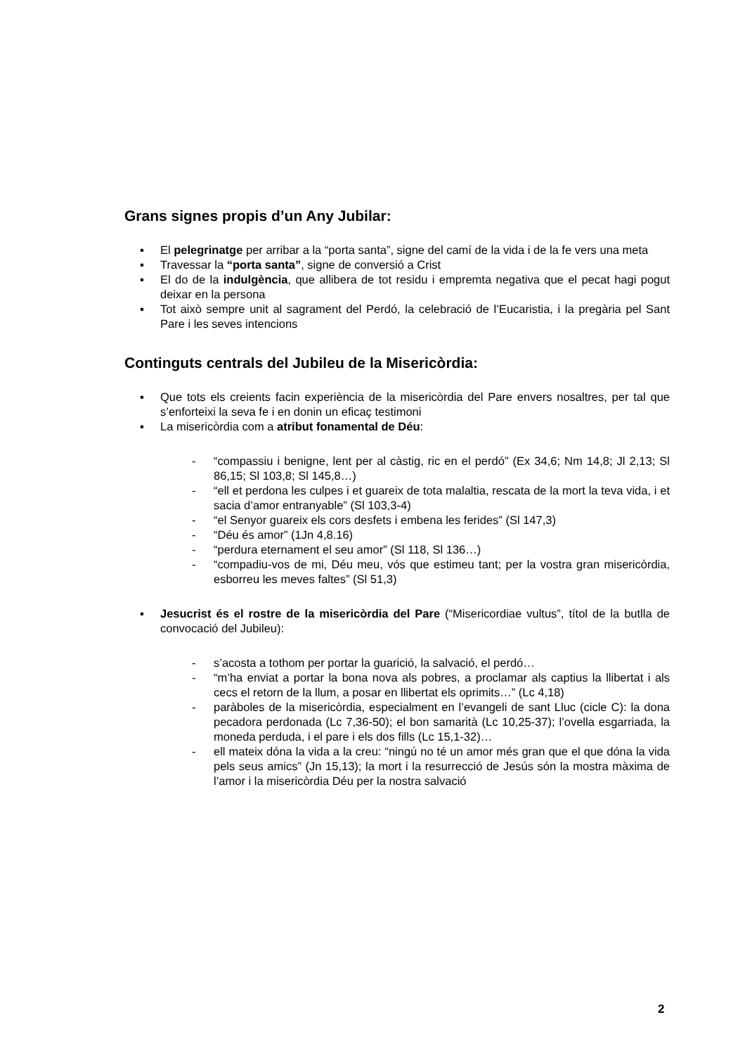Grans signes propis d’un Any Jubilar:
▪ El pelegrinatge per arribar a la “porta santa”, signe del camí de la vida i de la fe vers una meta
▪ Travessar la “porta santa”, signe de conversió a Crist
▪ El do de la indulgència, que allibera de tot residu i empremta negativa que el pecat hagi pogut deixar en la persona
▪ Tot això sempre unit al sagrament del Perdó, la celebració de l’Eucaristia, i la pregària pel Sant Pare i les seves intencions
Continguts centrals del Jubileu de la Misericòrdia:
▪ Que tots els creients facin experiència de la misericòrdia del Pare envers nosaltres, per tal que s’enforteixi la seva fe i en donin un eficaç testimoni
▪ La misericòrdia com a atribut fonamental de Déu:
- “compassiu i benigne, lent per al càstig, ric en el perdó” (Ex 34,6; Nm 14,8; Jl 2,13; Sl 86,15; Sl 103,8; Sl 145,8…)
- “ell et perdona les culpes i et guareix de tota malaltia, rescata de la mort la teva vida, i et sacia d’amor entranyable” (Sl 103,3-4)
- “el Senyor guareix els cors desfets i embena les ferides” (Sl 147,3)
- “Déu és amor” (1Jn 4,8.16)
- “perdura eternament el seu amor” (Sl 118, Sl 136…)
- “compadiu-vos de mi, Déu meu, vós que estimeu tant; per la vostra gran misericòrdia, esborreu les meves faltes” (Sl 51,3)
▪ Jesucrist és el rostre de la misericòrdia del Pare (“Misericordiae vultus”, títol de la butlla de convocació del Jubileu):
- s’acosta a tothom per portar la guarició, la salvació, el perdó…
- “m’ha enviat a portar la bona nova als pobres, a proclamar als captius la llibertat i als cecs el retorn de la llum, a posar en llibertat els oprimits…” (Lc 4,18)
- paràboles de la misericòrdia, especialment en l’evangeli de sant Lluc (cicle C): la dona pecadora perdonada (Lc 7,36-50); el bon samarità (Lc 10,25-37); l’ovella esgarriada, la moneda perduda, i el pare i els dos fills (Lc 15,1-32)…
- ell mateix dóna la vida a la creu: “ningú no té un amor més gran que el que dóna la vida pels seus amics” (Jn 15,13); la mort i la resurrecció de Jesús són la mostra màxima de l’amor i la misericòrdia Déu per la nostra salvació
2